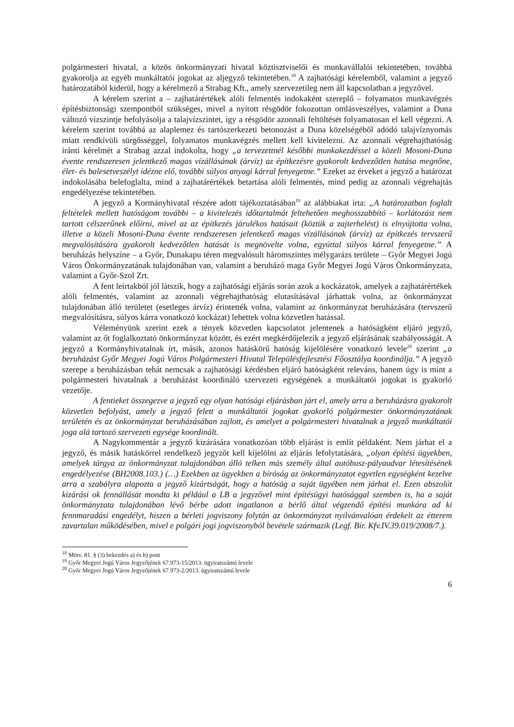polgármesteri hivatal, a közös önkormányzati hivatal köztisztviselői és munkavállalói tekintetében, továbbá gyakorolja az egyéb munkáltatói jogokat az aljegyző tekintetében.<sup>18</sup> A zajhatósági kérelemből, valamint a jegyző határozatából kiderül, hogy a kérelmező a Strabag Kft., amely szervezetileg nem áll kapcsolatban a jegyzővel.
A kérelem szerint a – zajhatárértékek alóli felmentés indokaként szereplő – folyamatos munkavégzés építésbiztonsági szempontból szükséges, mivel a nyitott résgödör fokozottan omlásveszélyes, valamint a Duna változó vízszintje befolyásolja a talajvízszintet, így a résgödör azonnali feltöltését folyamatosan el kell végezni. A kérelem szerint továbbá az alaplemez és tartószerkezeti betonozást a Duna közelségéből adódó talajvíznyomás miatt rendkívüli sürgősséggel, folyamatos munkavégzés mellett kell kivitelezni. Az azonnali végrehajthatóság iránti kérelmét a Strabag azzal indokolta, hogy „a tervezettnél későbbi munkakezdéssel a közeli Mosoni-Duna évente rendszeresen jelentkező magas vízállásának (árvíz) az építkezésre gyakorolt kedvezőtlen hatása megnőne, élet- és balesetveszélyt idézne elő, további súlyos anyagi kárral fenyegetne.” Ezeket az érveket a jegyző a határozat indokolásába belefoglalta, mind a zajhatárértékek betartása alóli felmentés, mind pedig az azonnali végrehajtás engedélyezése tekintetében.
A jegyző a Kormányhivatal részére adott tájékoztatásában<sup>19</sup> az alábbiakat írta: „A határozatban foglalt feltételek mellett hatóságom további – a kivitelezés időtartalmát feltehetően meghosszabbító – korlátozást nem tartott célszerűnek előírni, mivel az az építkezés járulékos hatásait (köztük a zajterhelést) is elnyújtotta volna, illetve a közeli Mosoni-Duna évente rendszeresen jelentkező magas vízállásának (árvíz) az építkezés tervszerű megvalósítására gyakorolt kedvezőtlen hatását is megnövelte volna, egyúttal súlyos kárral fenyegetne.” A beruházás helyszíne – a Győr, Dunakapu téren megvalósult háromszintes mélygarázs területe – Győr Megyei Jogú Város Önkormányzatának tulajdonában van, valamint a beruházó maga Győr Megyei Jogú Város Önkormányzata, valamint a Győr-Szol Zrt.
A fent leírtakból jól látszik, hogy a zajhatósági eljárás során azok a kockázatok, amelyek a zajhatárértékek alóli felmentés, valamint az azonnali végrehajthatóság elutasításával járhattak volna, az önkormányzat tulajdonában álló területet (esetleges árvíz) érintették volna, valamint az önkormányzat beruházására (tervszerű megvalósításra, súlyos kárra vonatkozó kockázat) lehettek volna közvetlen hatással.
Véleményünk szerint ezek a tények közvetlen kapcsolatot jelentenek a hatóságként eljáró jegyző, valamint az őt foglalkoztató önkormányzat között, és ezért megkérdőjelezik a jegyző eljárásának szabályosságát. A jegyző a Kormányhivatalnak írt, másik, azonos hatáskörű hatóság kijelölésére vonatkozó levele<sup>20</sup> szerint „a beruházást Győr Megyei Jogú Város Polgármesteri Hivatal Településfejlesztési Főosztálya koordinálja.” A jegyző szerepe a beruházásban tehát nemcsak a zajhatósági kérdésben eljáró hatóságként releváns, hanem úgy is mint a polgármesteri hivatalnak a beruházást koordináló szervezeti egységének a munkáltatói jogokat is gyakorló vezetője.
A fentieket összegezve a jegyző egy olyan hatósági eljárásban járt el, amely arra a beruházásra gyakorolt közvetlen befolyást, amely a jegyző felett a munkáltatói jogokat gyakorló polgármester önkormányzatának területén és az önkormányzat beruházásában zajlott, és amelyet a polgármesteri hivatalnak a jegyző munkáltatói joga alá tartozó szervezeti egysége koordinált.
A Nagykommentár a jegyző kizárására vonatkozóan több eljárást is említ példaként. Nem járhat el a jegyző, és másik hatáskörrel rendelkező jegyzőt kell kijelölni az eljárás lefolytatására, „olyan építési ügyekben, amelyek tárgya az önkormányzat tulajdonában álló telken más személy által autóbusz-pályaudvar létesítésének engedélyezése (BH2008.103.) (…) Ezekben az ügyekben a bíróság az önkormányzatot egyetlen egységként kezelve arra a szabályra alapozta a jegyző kizártságát, hogy a hatóság a saját ügyében nem járhat el. Ezen abszolút kizárási ok fennállását mondta ki például a LB a jegyzővel mint építésügyi hatósággal szemben is, ha a saját önkormányzata tulajdonában lévő bérbe adott ingatlanon a bérlő által végzendő építési munkára ad ki fennmaradási engedélyt, hiszen a bérleti jogviszony folytán az önkormányzat nyilvánvalóan érdekelt az étterem zavartalan működésében, mivel e polgári jogi jogviszonyból bevétele származik (Legf. Bír. Kfv.IV.39.019/2008/7.).
<sup>18</sup> Mötv. 81. § (3) bekezdés a) és b) pont
<sup>19</sup> Győr Megyei Jogú Város Jegyzőjének 67.973-15/2013. ügyiratszámú levele
<sup>20</sup> Győr Megyei Jogú Város Jegyzőjének 67.973-2/2013. ügyiratszámú levele
6